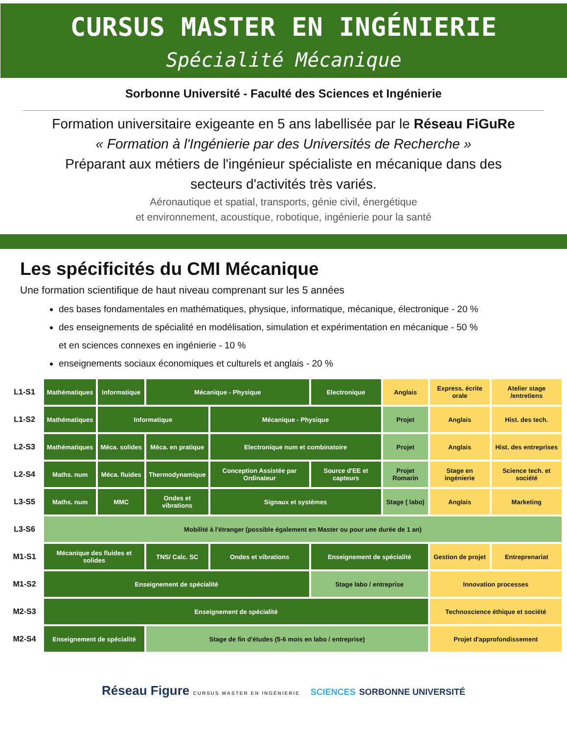CURSUS MASTER EN INGÉNIERIE
Spécialité Mécanique
Sorbonne Université - Faculté des Sciences et Ingénierie
Formation universitaire exigeante en 5 ans labellisée par le Réseau FiGuRe
« Formation à l'Ingénierie par des Universités de Recherche »
Préparant aux métiers de l'ingénieur spécialiste en mécanique dans des
secteurs d'activités très variés.
Aéronautique et spatial, transports, génie civil, énergétique
et environnement, acoustique, robotique, ingénierie pour la santé
Les spécificités du CMI Mécanique
Une formation scientifique de haut niveau comprenant sur les 5 années
des bases fondamentales en mathématiques, physique, informatique, mécanique, électronique - 20 %
des enseignements de spécialité en modélisation, simulation et expérimentation en mécanique - 50 %
et en sciences connexes en ingénierie - 10 %
enseignements sociaux économiques et culturels et anglais - 20 %
| L1-S1 | Mathématiques | Informatique | Mécanique - Physique | | Electronique | Anglais | Express. écrite orale | Atelier stage /entretiens |
| L1-S2 | Mathématiques | Informatique | | Mécanique - Physique | | Projet | Anglais | Hist. des tech. |
| L2-S3 | Mathématiques | Méca. solides | Méca. en pratique | Electronique num et combinatoire | | Projet | Anglais | Hist. des entreprises |
| L2-S4 | Maths. num | Méca. fluides | Thermodynamique | Conception Assistée par Ordinateur | Source d'EE et capteurs | Projet Romarin | Stage en ingénierie | Science tech. et société |
| L3-S5 | Maths. num | MMC | Ondes et vibrations | Signaux et systèmes | | Stage ( labo) | Anglais | Marketing |
| L3-S6 | Mobilité à l'étranger (possible également en Master ou pour une durée de 1 an) | | | | | | | |
| M1-S1 | Mécanique des fluides et solides | | TNS/ Calc. SC | Ondes et vibrations | Enseignement de spécialité | | Gestion de projet | Entreprenariat |
| M1-S2 | Enseignement de spécialité | | | | Stage labo / entreprise | | Innovation processes | |
| M2-S3 | Enseignement de spécialité | | | | | | Technoscience éthique et société | |
| M2-S4 | Enseignement de spécialité | | Stage de fin d'études (5-6 mois en labo / entreprise) | | | | Projet d'approfondissement | |
Réseau Figure CURSUS MASTER EN INGÉNIERIE SCIENCES SORBONNE UNIVERSITÉ